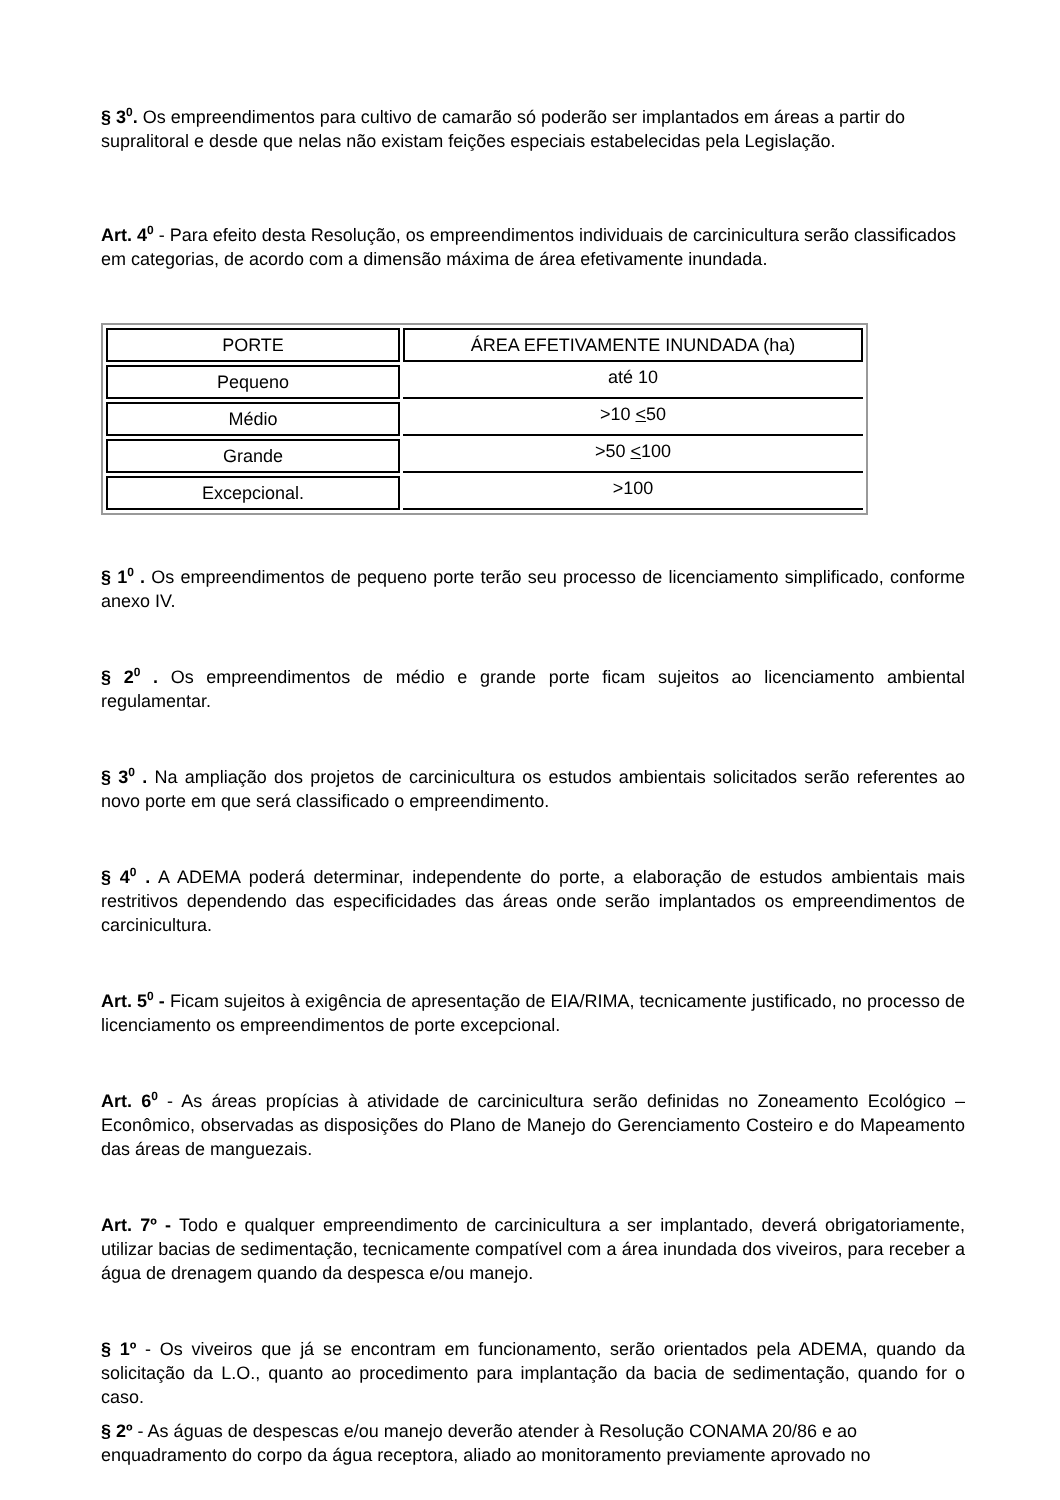§ 3<sup>0</sup>. Os empreendimentos para cultivo de camarão só poderão ser implantados em áreas a partir do supralitoral e desde que nelas não existam feições especiais estabelecidas pela Legislação.
Art. 4<sup>0</sup> - Para efeito desta Resolução, os empreendimentos individuais de carcinicultura serão classificados em categorias, de acordo com a dimensão máxima de área efetivamente inundada.
| PORTE | ÁREA EFETIVAMENTE INUNDADA (ha) |
| Pequeno | até 10 |
| Médio | >10 < 50 |
| Grande | >50 < 100 |
| Excepcional. | >100 |
§ 1<sup>0</sup> . Os empreendimentos de pequeno porte terão seu processo de licenciamento simplificado, conforme anexo IV.
§ 2<sup>0</sup> . Os empreendimentos de médio e grande porte ficam sujeitos ao licenciamento ambiental regulamentar.
§ 3<sup>0</sup> . Na ampliação dos projetos de carcinicultura os estudos ambientais solicitados serão referentes ao novo porte em que será classificado o empreendimento.
§ 4<sup>0</sup> . A ADEMA poderá determinar, independente do porte, a elaboração de estudos ambientais mais restritivos dependendo das especificidades das áreas onde serão implantados os empreendimentos de carcinicultura.
Art. 5<sup>0</sup> - Ficam sujeitos à exigência de apresentação de EIA/RIMA, tecnicamente justificado, no processo de licenciamento os empreendimentos de porte excepcional.
Art. 6<sup>0</sup> - As áreas propícias à atividade de carcinicultura serão definidas no Zoneamento Ecológico – Econômico, observadas as disposições do Plano de Manejo do Gerenciamento Costeiro e do Mapeamento das áreas de manguezais.
Art. 7º - Todo e qualquer empreendimento de carcinicultura a ser implantado, deverá obrigatoriamente, utilizar bacias de sedimentação, tecnicamente compatível com a área inundada dos viveiros, para receber a água de drenagem quando da despesca e/ou manejo.
§ 1º - Os viveiros que já se encontram em funcionamento, serão orientados pela ADEMA, quando da solicitação da L.O., quanto ao procedimento para implantação da bacia de sedimentação, quando for o caso.
§ 2º - As águas de despescas e/ou manejo deverão atender à Resolução CONAMA 20/86 e ao enquadramento do corpo da água receptora, aliado ao monitoramento previamente aprovado no